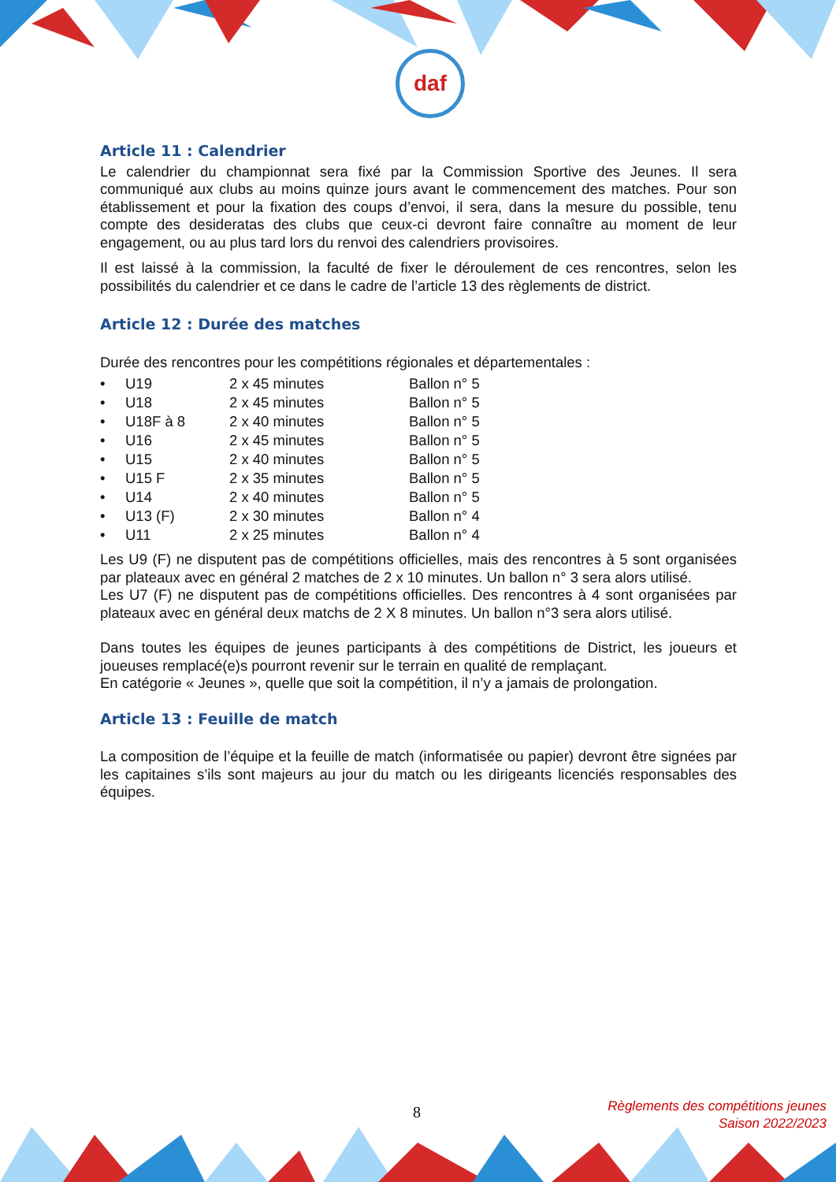daf
Article 11 : Calendrier
Le calendrier du championnat sera fixé par la Commission Sportive des Jeunes. Il sera communiqué aux clubs au moins quinze jours avant le commencement des matches. Pour son établissement et pour la fixation des coups d’envoi, il sera, dans la mesure du possible, tenu compte des desideratas des clubs que ceux-ci devront faire connaître au moment de leur engagement, ou au plus tard lors du renvoi des calendriers provisoires.
Il est laissé à la commission, la faculté de fixer le déroulement de ces rencontres, selon les possibilités du calendrier et ce dans le cadre de l’article 13 des règlements de district.
Article 12 : Durée des matches
Durée des rencontres pour les compétitions régionales et départementales :
| • | U19 | 2 x 45 minutes | Ballon n° 5 |
| • | U18 | 2 x 45 minutes | Ballon n° 5 |
| • | U18F à 8 | 2 x 40 minutes | Ballon n° 5 |
| • | U16 | 2 x 45 minutes | Ballon n° 5 |
| • | U15 | 2 x 40 minutes | Ballon n° 5 |
| • | U15 F | 2 x 35 minutes | Ballon n° 5 |
| • | U14 | 2 x 40 minutes | Ballon n° 5 |
| • | U13 (F) | 2 x 30 minutes | Ballon n° 4 |
| • | U11 | 2 x 25 minutes | Ballon n° 4 |
Les U9 (F) ne disputent pas de compétitions officielles, mais des rencontres à 5 sont organisées par plateaux avec en général 2 matches de 2 x 10 minutes. Un ballon n° 3 sera alors utilisé.
Les U7 (F) ne disputent pas de compétitions officielles. Des rencontres à 4 sont organisées par plateaux avec en général deux matchs de 2 X 8 minutes. Un ballon n°3 sera alors utilisé.
Dans toutes les équipes de jeunes participants à des compétitions de District, les joueurs et joueuses remplacé(e)s pourront revenir sur le terrain en qualité de remplaçant.
En catégorie « Jeunes », quelle que soit la compétition, il n’y a jamais de prolongation.
Article 13 : Feuille de match
La composition de l’équipe et la feuille de match (informatisée ou papier) devront être signées par les capitaines s’ils sont majeurs au jour du match ou les dirigeants licenciés responsables des équipes.
8
Règlements des compétitions jeunes
Saison 2022/2023